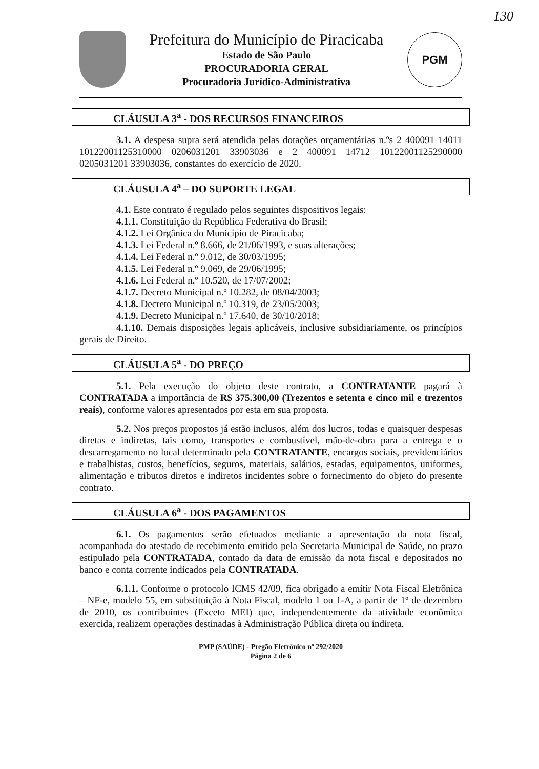130
Prefeitura do Município de Piracicaba
Estado de São Paulo
PROCURADORIA GERAL
Procuradoria Jurídico-Administrativa
PGM
CLÁUSULA 3<sup>a</sup> - DOS RECURSOS FINANCEIROS
3.1. A despesa supra será atendida pelas dotações orçamentárias n.ºs 2 400091 14011 10122001125310000 0206031201 33903036 e 2 400091 14712 10122001125290000 0205031201 33903036, constantes do exercício de 2020.
CLÁUSULA 4<sup>a</sup> – DO SUPORTE LEGAL
4.1. Este contrato é regulado pelos seguintes dispositivos legais:
4.1.1. Constituição da República Federativa do Brasil;
4.1.2. Lei Orgânica do Município de Piracicaba;
4.1.3. Lei Federal n.º 8.666, de 21/06/1993, e suas alterações;
4.1.4. Lei Federal n.º 9.012, de 30/03/1995;
4.1.5. Lei Federal n.º 9.069, de 29/06/1995;
4.1.6. Lei Federal n.º 10.520, de 17/07/2002;
4.1.7. Decreto Municipal n.º 10.282, de 08/04/2003;
4.1.8. Decreto Municipal n.º 10.319, de 23/05/2003;
4.1.9. Decreto Municipal n.º 17.640, de 30/10/2018;
4.1.10. Demais disposições legais aplicáveis, inclusive subsidiariamente, os princípios gerais de Direito.
CLÁUSULA 5<sup>a</sup> - DO PREÇO
5.1. Pela execução do objeto deste contrato, a CONTRATANTE pagará à CONTRATADA a importância de R$ 375.300,00 (Trezentos e setenta e cinco mil e trezentos reais), conforme valores apresentados por esta em sua proposta.
5.2. Nos preços propostos já estão inclusos, além dos lucros, todas e quaisquer despesas diretas e indiretas, tais como, transportes e combustível, mão-de-obra para a entrega e o descarregamento no local determinado pela CONTRATANTE, encargos sociais, previdenciários e trabalhistas, custos, benefícios, seguros, materiais, salários, estadas, equipamentos, uniformes, alimentação e tributos diretos e indiretos incidentes sobre o fornecimento do objeto do presente contrato.
CLÁUSULA 6<sup>a</sup> - DOS PAGAMENTOS
6.1. Os pagamentos serão efetuados mediante a apresentação da nota fiscal, acompanhada do atestado de recebimento emitido pela Secretaria Municipal de Saúde, no prazo estipulado pela CONTRATADA, contado da data de emissão da nota fiscal e depositados no banco e conta corrente indicados pela CONTRATADA.
6.1.1. Conforme o protocolo ICMS 42/09, fica obrigado a emitir Nota Fiscal Eletrônica – NF-e, modelo 55, em substituição à Nota Fiscal, modelo 1 ou 1-A, a partir de 1º de dezembro de 2010, os contribuintes (Exceto MEI) que, independentemente da atividade econômica exercida, realizem operações destinadas à Administração Pública direta ou indireta.
PMP (SAÚDE) - Pregão Eletrônico nº 292/2020
Página 2 de 6